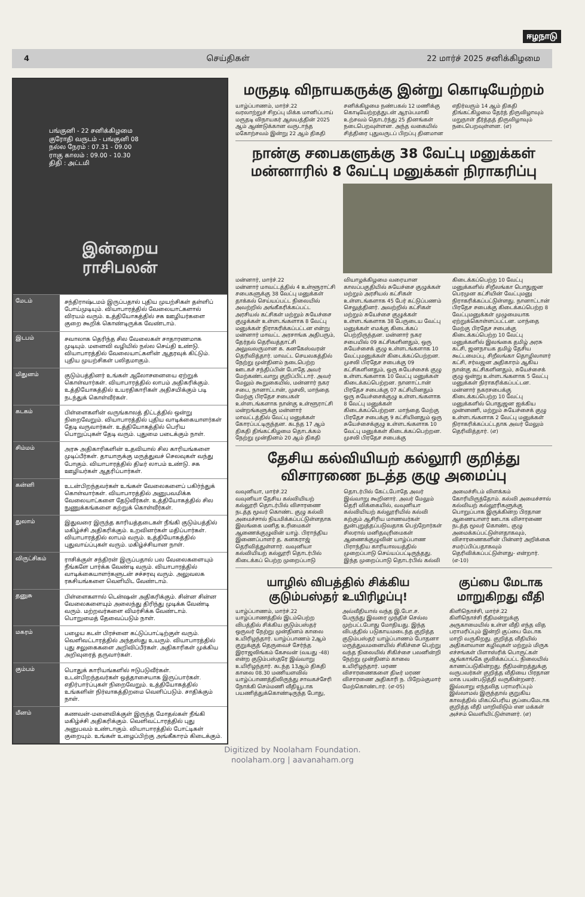ஈழநாடு
4 செய்திகள் 22 மார்ச் 2025 சனிக்கிழமை
பங்குனி - 22 சனிக்கிழமை
குரோதி வருடம் - பங்குனி 08
நல்ல நேரம் : 07.31 - 09.00
ராகு காலம் : 09.00 - 10.30
திதி : அட்டமி
இன்றைய ராசிபலன்
மேடம் சந்திராஷ்டமம் இருப்பதால் புதிய முயற்சிகள் தள்ளிப் போய்முடியும். வியாபாரத்தில் வேலையாட்களால் விரயம் வரும். உத்தியோகத்தில் சக ஊழியர்களை குறை கூறிக் கொண்டிருக்க வேண்டாம்.
இடபம் சவாலாக தெரிந்த சில வேலைகள் சாதாரணமாக முடியும். மனைவி வழியில் நல்ல செய்தி உண்டு. வியாபாரத்தில் வேலையாட்களின் ஆதரவுக் கிட்டும். புதிய முயற்சிகள் பலிதமாகும்.
மிதுனம் குடும்பத்தினர் உங்கள் ஆலோசனையை ஏற்றுக் கொள்வார்கள். வியாபாரத்தில் லாபம் அதிகரிக்கும். உத்தியோகத்தில் உயரதிகாரிகள் அதிசயிக்கும் படி நடந்துக் கொள்வீர்கள்.
கடகம் பிள்ளைகளின் வருங்காலத் திட்டத்தில் ஒன்று நிறைவேறும். வியாபாரத்தில் புதிய வாடிக்கையாளர்கள் தேடி வருவார்கள். உத்தியோகத்தில் பெரிய பொறுப்புகள் தேடி வரும். புதுமை படைக்கும் நாள்.
சிம்மம் அரசு அதிகாரிகளின் உதவியால் சில காரியங்களை முடிப்பீர்கள். தாயாருக்கு மருத்துவச் செலவுகள் வந்து போகும். வியாபாரத்தில் திடீர் லாபம் உண்டு. சக ஊழியர்கள் ஆதரிப்பார்கள்.
கன்னி உடன்பிறந்தவர்கள் உங்கள் வேலைகளைப் பகிர்ந்துக் கொள்வார்கள். வியாபாரத்தில் அனுபவமிக்க வேலையாட்களை தேடுவீர்கள். உத்தியோகத்தில் சில நுணுக்கங்களை கற்றுக் கொள்வீர்கள்.
துலாம் இதுவரை இருந்த காரியத்தடைகள் நீங்கி குடும்பத்தில் மகிழ்ச்சி அதிகரிக்கும். உறவினர்கள் மதிப்பார்கள். வியாபாரத்தில் லாபம் வரும். உத்தியோகத்தில் புதுவாய்ப்புகள் வரும். மகிழ்ச்சியான நாள்.
விருட்சிகம் ராசிக்குள் சந்திரன் இருப்பதால் பல வேலைகளையும் நீங்களே பார்க்க வேண்டி வரும். வியாபாரத்தில் வாடிக்கையாளர்களுடன் சச்சரவு வரும். அலுவலக ரகசியங்களை வெளியிட வேண்டாம்.
தனுசு பிள்ளைகளால் டென்ஷன் அதிகரிக்கும். சின்ன சின்ன வேலைகளையும் அலைந்து திரிந்து முடிக்க வேண்டி வரும். மற்றவர்களை விமர்சிக்க வேண்டாம். பொறுமைத் தேவைப்படும் நாள்.
மகரம் பழைய கடன் பிரச்னை கட்டுப்பாட்டிற்குள் வரும். வெளிவட்டாரத்தில் அந்தஸ்து உயரும். வியாபாரத்தில் புது சலுகைகளை அறிவிப்பீர்கள். அதிகாரிகள் முக்கிய அறிவுரைத் தருவார்கள்.
கும்பம் பொதுக் காரியங்களில் ஈடுபடுவீர்கள். உடன்பிறந்தவர்கள் ஒத்தாசையாக இருப்பார்கள். எதிர்பார்ப்புகள் நிறைவேறும். உத்தியோகத்தில் உங்களின் நிர்வாகத்திறமை வெளிப்படும். சாதிக்கும் நாள்.
மீனம் கணவன்-மனைவிக்குள் இருந்த மோதல்கள் நீங்கி மகிழ்ச்சி அதிகரிக்கும். வெளிவட்டாரத்தில் புது அனுபவம் உண்டாகும். வியாபாரத்தில் போட்டிகள் குறையும். உங்கள் உழைப்பிற்கு அங்கீகாரம் கிடைக்கும்.
மருதடி விநாயகருக்கு இன்று கொடியேற்றம்
யாழ்ப்பாணம், மார்ச்.22
வரலாற்றுச் சிறப்பு மிக்க மானிப்பாய் மருதடி விநாயகர் ஆலயத்தின் 2025 ஆம் ஆண்டுக்கான வருடாந்த மகோற்சவம் இன்று 22 ஆம் திகதி சனிக்கிழமை நண்பகல் 12 மணிக்கு கொடியேற்றத்துடன் ஆரம்பமாகி உற்சவம் தொடர்ந்து 25 தினங்கள் நடைபெறவுள்ளன. அந்த வகையில் சித்திரை புதுவருடப் பிறப்பு தினமான எதிர்வரும் 14 ஆம் திகதி திங்கட்கிழமை தேர்த் திருவிழாவும் மறுநாள் தீர்த்தத் திருவிழாவும் நடைபெறவுள்ளன. (எ)
நான்கு சபைகளுக்கு 38 வேட்பு மனுக்கள்
மன்னாரில் 8 வேட்பு மனுக்கள் நிராகரிப்பு
மன்னார், மார்ச்.22
மன்னார் மாவட்டத்தில் 4 உள்ளூராட்சி சபைகளுக்கு 38 வேட்பு மனுக்கள் தாக்கல் செய்யப்பட்ட நிலையில் அவற்றில் அங்கீகரிக்கப்பட்ட அரசியல் கட்சிகள் மற்றும் சுயேச்சை குழுக்கள் உள்ளடங்களாக 8 வேட்பு மனுக்கள் நிராகரிக்கப்பட்டன என்று மன்னார் மாவட்ட அரசாங்க அதிபரும், தேர்தல் தெரிவத்தாட்சி அலுவலருமான க. கனகேஸ்வரன் தெரிவித்தார். மாவட்ட செயலகத்தில் நேற்று முன்தினம் நடைபெற்ற ஊடகச் சந்திப்பின் போதே அவர் மேற்கண்டவாறு குறிப்பிட்டார். அவர் மேலும் கூறுகையில், மன்னார் நகர சபை, நானாட்டான், முசலி, மாந்தை மேற்கு பிரதேச சபைகள் உள்ளடங்களாக நான்கு உள்ளூராட்சி மன்றங்களுக்கு மன்னார் மாவட்டத்தில் வேட்பு மனுக்கள் கோரப்பட்டிருந்தன. கடந்த 17 ஆம் திகதி திங்கட்கிழமை தொடக்கம் நேற்று முன்தினம் 20 ஆம் திகதி வியாழக்கிழமை வரையான காலப்பகுதியில் சுயேச்சை குழுக்கள் மற்றும் அரசியல் கட்சிகள் உள்ளடங்களாக 45 பேர் கட்டுப்பணம் செலுத்தினர். அவற்றில் கட்சிகள் மற்றும் சுயேச்சை குழுக்கள் உள்ளடங்களாக 38 பேருடைய வேட்பு மனுக்கள் எமக்கு கிடைக்கப் பெற்றிருந்தன. மன்னார் நகர சபையில் 09 கட்சிகளினதும், ஒரு சுயேச்சைக் குழு உள்ளடங்களாக 10 வேட்புமனுக்கள் கிடைக்கப்பெற்றன. முசலி பிரதேச சபைக்கு 09 கட்சிகளினதும், ஒரு சுயேச்சைக் குழு உள்ளடங்களாக 10 வேட்பு மனுக்கள் கிடைக்கப்பெற்றன. நானாட்டான் பிரதேச சபைக்கு 07 கட்சியினதும் ஒரு சுயேச்சைக்குழு உள்ளடங்களாக 8 வேட்பு மனுக்கள் கிடைக்கப்பெற்றன. மாந்தை மேற்கு பிரதேச சபைக்கு 9 கட்சியினதும் ஒரு சுயேச்சைக்குழு உள்ளடங்களாக 10 வேட்பு மனுக்கள் கிடைக்கப்பெற்றன. முசலி பிரதேச சபைக்கு கிடைக்கப்பெற்ற 10 வேட்பு மனுக்களில் சிறீலங்கா பொதுஜன பெரமுன கட்சியின் வேட்புமனு நிராகரிக்கப்பட்டுள்ளது. நானாட்டான் பிரதேச சபைக்கு கிடைக்கப்பெற்ற 8 வேட்புமனுக்கள் முழுமையாக ஏற்றுக்கொள்ளப்பட்டன. மாந்தை மேற்கு பிரதேச சபைக்கு கிடைக்கப்பெற்ற 10 வேட்பு மனுக்களில் இலங்கை தமிழ் அரசு கட்சி, ஜனநாயக தமிழ் தேசிய கூட்டமைப்பு, சிறீலங்கா தொழிலாளர் கட்சி, சர்வஜன அதிகாரம் ஆகிய நான்கு கட்சிகளினதும், சுயேச்சைக் குழு ஒன்று உள்ளடங்களாக 5 வேட்பு மனுக்கள் நிராகரிக்கப்பட்டன. மன்னார் நகரசபைக்கு கிடைக்கப்பெற்ற 10 வேட்பு மனுக்களில் பொதுஜன ஐக்கிய முன்னணி, மற்றும் சுயேச்சைக் குழு உள்ளடங்களாக 2 வேட்பு மனுக்கள் நிராகரிக்கப்பட்டதாக அவர் மேலும் தெரிவித்தார். (எ)
தேசிய கல்வியியற் கல்லூரி குறித்து
விசாரணை நடத்த குழு அமைப்பு
வவுனியா, மார்ச்.22
வவுனியா தேசிய கல்வியியற் கல்லூரி தொடர்பில் விசாரணை நடத்த மூவர் கொண்ட குழு கல்வி அமைச்சால் நியமிக்கப்பட்டுள்ளதாக இலங்கை மனித உரிமைகள் ஆணைக்குழுவின் யாழ். பிராந்திய இணைப்பாளர் த. கனகராஜ் தெரிவித்துள்ளார். வவுனியா கல்வியியற் கல்லூரி தொடர்பில் கிடைக்கப் பெற்ற முறைப்பாடு தொடர்பில் கேட்டபோதே அவர் இவ்வாறு கூறினார். அவர் மேலும் தெரி விக்கையில், வவுனியா கல்வியியற் கல்லூரியில் கல்வி கற்கும் ஆசிரிய மாணவர்கள் துன்புறுத்தப்படுவதாக பெற்றோர்கள் சிலரால் மனிதவுரிமைகள் ஆணைக்குழுவின் யாழ்ப்பாண பிராந்திய காரியாலயத்தில் முறைப்பாடு செய்யப்பட்டிருந்தது. இந்த முறைப்பாடு தொடர்பில் கல்வி அமைச்சிடம் விளக்கம் கோரியிருந்தோம். கல்வி அமைச்சால் கல்வியற் கல்லூரிகளுக்கு பொறுப்பாக இருக்கின்ற பிரதான ஆணையாளர் ஊடாக விசாரணை நடத்த மூவர் கொண்ட குழு அமைக்கப்பட்டுள்ளதாகவும், விசாரணைகளின் பின்னர் அறிக்கை சமர்ப்பிப்பதாகவும் தெரிவிக்கப்பட்டுள்ளது- என்றார்.(எ-10)
யாழில் விபத்தில் சிக்கிய
குடும்பஸ்தர் உயிரிழப்பு!
யாழ்ப்பாணம், மார்ச்.22
யாழ்ப்பாணத்தில் இடம்பெற்ற விபத்தில் சிக்கிய குடும்பஸ்தர் ஒருவர் நேற்று முன்தினம் காலை உயிரிழந்தார். யாழ்ப்பாணம் 2ஆம் குறுக்குத் தெருவைச் சேர்ந்த இராஜலிங்கம் கேசவன் (வயது -48) என்ற குடும்பஸ்தரே இவ்வாறு உயிரிழந்தார். கடந்த 13ஆம் திகதி காலை 08.30 மணியளவில் யாழ்ப்பாணத்திலிருந்து சாவகச்சேரி நோக்கி செம்மணி வீதியூடாக பயணித்துக்கொண்டிருந்த போது, அவ்வீதியால் வந்த இ.போ.ச. பேருந்து இவரை முந்திச் செல்ல முற்பட்டபோது மோதியது. இந்த விபத்தில் படுகாயமடைந்த குறித்த குடும்பஸ்தர் யாழ்ப்பாணம் போதனா மருத்துவமனையில் சிகிச்சை பெற்று வந்த நிலையில் சிகிச்சை பலனின்றி நேற்று முன்தினம் காலை உயிரிழந்தார். மரண விசாரணைகளை திடீர் மரண விசாரணை அதிகாரி ந. பிறேம்குமார் மேற்கொண்டார். (எ-05)
குப்பை மேடாக
மாறுகிறது வீதி
கிளிநொச்சி, மார்ச்.22
கிளிநொச்சி நீதிமன்றுக்கு அருகாமையில் உள்ள வீதி எந்த வித பராமரிப்பும் இன்றி குப்பை மேடாக மாறி வருகிறது. குறித்த வீதியில் அதிகளவான கழிவுகள் மற்றும் மிருக எச்சங்கள் பிளாஸ்ரிக் பொருட்கள் ஆங்காங்கே குவிக்கப்பட்ட நிலையில் காணப்படுகின்றது. நீதிமன்றத்துக்கு வருபவர்கள் குறித்த வீதியை பிரதான மாக பயன்படுத்தி வருகின்றனர். இவ்வாறு எந்தவித பராமரிப்பும் இல்லாமல் இருந்தால் குறுகிய காலத்தில் மிகப்பெரிய குப்பைமேடாக குறித்த வீதி மாறிவிடும் என மக்கள் அச்சம் வெளியிட்டுள்ளனர். (எ)
Digitized by Noolaham Foundation.
noolaham.org | aavanaham.org